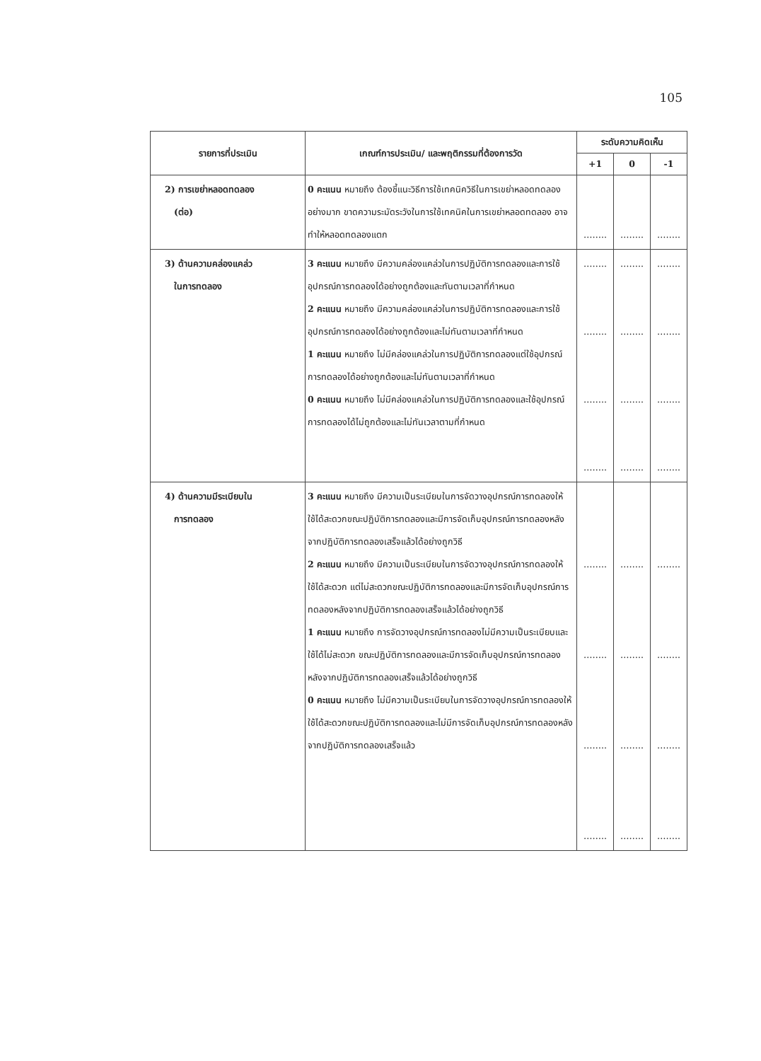105
| รายการที่ประเมิน | เกณฑ์การประเมิน/ และพฤติกรรมที่ต้องการวัด | ระดับความคิดเห็น | | |
| --- | --- | --- | --- | --- |
| | | +1 | 0 | -1 |
| 2) การเขย่าหลอดทดลอง (ต่อ) | 0 คะแนน หมายถึง ต้องชี้แนะวิธีการใช้เทคนิควิธีในการเขย่าหลอดทดลองอย่างมาก ขาดความระมัดระวังในการใช้เทคนิคในการเขย่าหลอดทดลอง อาจทำให้หลอดทดลองแตก | …….. | …….. | …….. |
| 3) ด้านความคล่องแคล่ว ในการทดลอง | 3 คะแนน หมายถึง มีความคล่องแคล่วในการปฏิบัติการทดลองและการใช้อุปกรณ์การทดลองได้อย่างถูกต้องและทันตามเวลาที่กำหนด 2 คะแนน หมายถึง มีความคล่องแคล่วในการปฏิบัติการทดลองและการใช้อุปกรณ์การทดลองได้อย่างถูกต้องและไม่ทันตามเวลาที่กำหนด 1 คะแนน หมายถึง ไม่มีคล่องแคล่วในการปฏิบัติการทดลองแต่ใช้อุปกรณ์การทดลองได้อย่างถูกต้องและไม่ทันตามเวลาที่กำหนด 0 คะแนน หมายถึง ไม่มีคล่องแคล่วในการปฏิบัติการทดลองและใช้อุปกรณ์การทดลองได้ไม่ถูกต้องและไม่ทันเวลาตามที่กำหนด | …….. …….. …….. …….. | …….. …….. …….. …….. | …….. …….. …….. …….. |
| 4) ด้านความมีระเบียบใน การทดลอง | 3 คะแนน หมายถึง มีความเป็นระเบียบในการจัดวางอุปกรณ์การทดลองให้ใช้ได้สะดวกขณะปฏิบัติการทดลองและมีการจัดเก็บอุปกรณ์การทดลองหลังจากปฏิบัติการทดลองเสร็จแล้วได้อย่างถูกวิธี 2 คะแนน หมายถึง มีความเป็นระเบียบในการจัดวางอุปกรณ์การทดลองให้ใช้ได้สะดวก แต่ไม่สะดวกขณะปฏิบัติการทดลองและมีการจัดเก็บอุปกรณ์การทดลองหลังจากปฏิบัติการทดลองเสร็จแล้วได้อย่างถูกวิธี 1 คะแนน หมายถึง การจัดวางอุปกรณ์การทดลองไม่มีความเป็นระเบียบและใช้ได้ไม่สะดวก ขณะปฏิบัติการทดลองและมีการจัดเก็บอุปกรณ์การทดลองหลังจากปฏิบัติการทดลองเสร็จแล้วได้อย่างถูกวิธี 0 คะแนน หมายถึง ไม่มีความเป็นระเบียบในการจัดวางอุปกรณ์การทดลองให้ใช้ได้สะดวกขณะปฏิบัติการทดลองและไม่มีการจัดเก็บอุปกรณ์การทดลองหลังจากปฏิบัติการทดลองเสร็จแล้ว | …….. …….. …….. …….. | …….. …….. …….. …….. | …….. …….. …….. …….. |